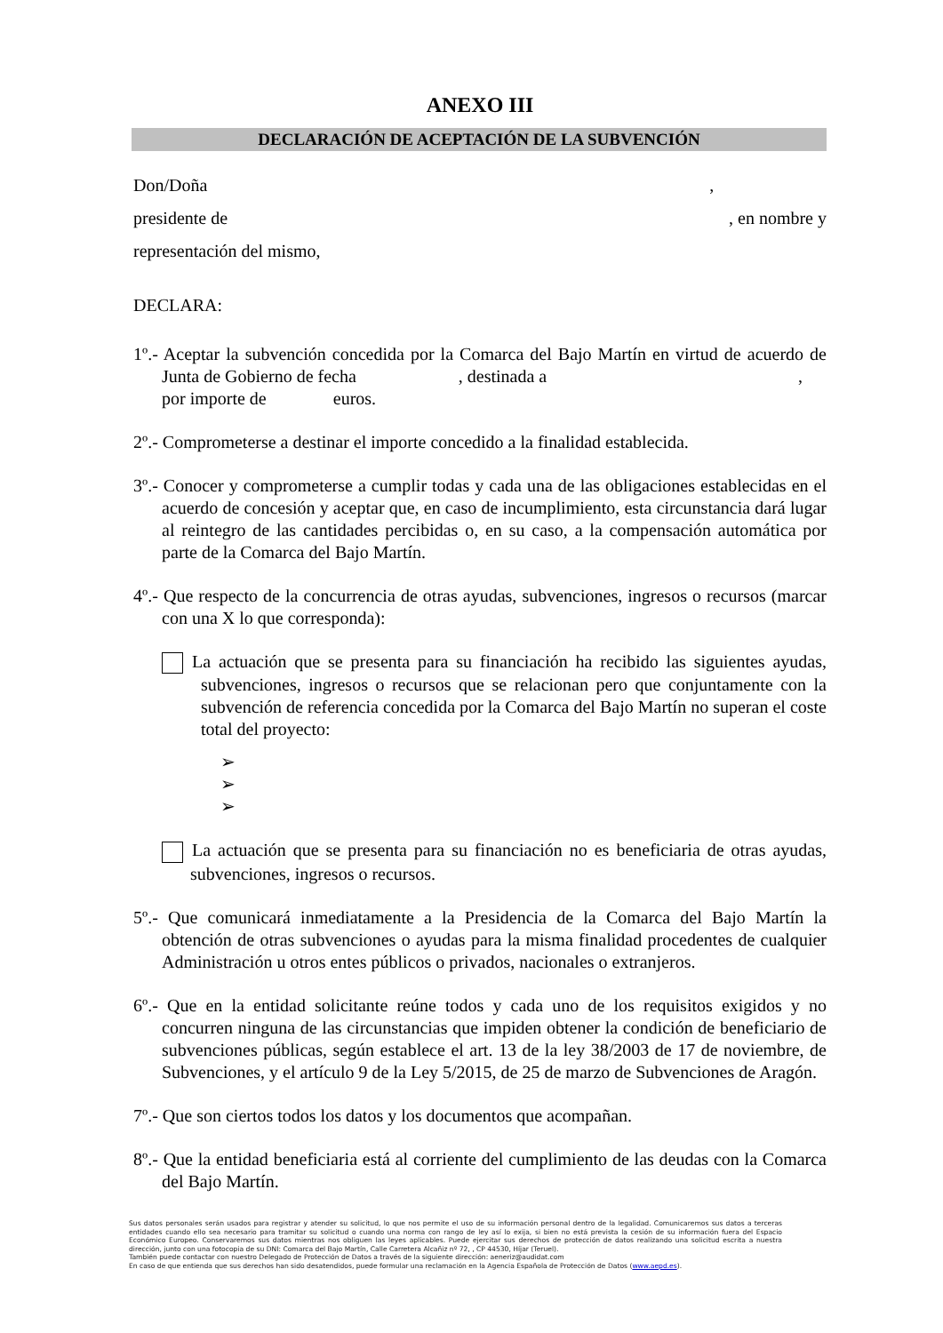ANEXO III
DECLARACIÓN DE ACEPTACIÓN DE LA SUBVENCIÓN
Don/Doña ,
presidente de , en nombre y
representación del mismo,
DECLARA:
1º.- Aceptar la subvención concedida por la Comarca del Bajo Martín en virtud de acuerdo de Junta de Gobierno de fecha , destinada a ,
por importe de euros.
2º.- Comprometerse a destinar el importe concedido a la finalidad establecida.
3º.- Conocer y comprometerse a cumplir todas y cada una de las obligaciones establecidas en el acuerdo de concesión y aceptar que, en caso de incumplimiento, esta circunstancia dará lugar al reintegro de las cantidades percibidas o, en su caso, a la compensación automática por parte de la Comarca del Bajo Martín.
4º.- Que respecto de la concurrencia de otras ayudas, subvenciones, ingresos o recursos (marcar con una X lo que corresponda):
La actuación que se presenta para su financiación ha recibido las siguientes ayudas, subvenciones, ingresos o recursos que se relacionan pero que conjuntamente con la subvención de referencia concedida por la Comarca del Bajo Martín no superan el coste total del proyecto:
➢
➢
➢
La actuación que se presenta para su financiación no es beneficiaria de otras ayudas, subvenciones, ingresos o recursos.
5º.- Que comunicará inmediatamente a la Presidencia de la Comarca del Bajo Martín la obtención de otras subvenciones o ayudas para la misma finalidad procedentes de cualquier Administración u otros entes públicos o privados, nacionales o extranjeros.
6º.- Que en la entidad solicitante reúne todos y cada uno de los requisitos exigidos y no concurren ninguna de las circunstancias que impiden obtener la condición de beneficiario de subvenciones públicas, según establece el art. 13 de la ley 38/2003 de 17 de noviembre, de Subvenciones, y el artículo 9 de la Ley 5/2015, de 25 de marzo de Subvenciones de Aragón.
7º.- Que son ciertos todos los datos y los documentos que acompañan.
8º.- Que la entidad beneficiaria está al corriente del cumplimiento de las deudas con la Comarca del Bajo Martín.
Sus datos personales serán usados para registrar y atender su solicitud, lo que nos permite el uso de su información personal dentro de la legalidad. Comunicaremos sus datos a terceras entidades cuando ello sea necesario para tramitar su solicitud o cuando una norma con rango de ley así lo exija, si bien no está prevista la cesión de su información fuera del Espacio Económico Europeo. Conservaremos sus datos mientras nos obliguen las leyes aplicables. Puede ejercitar sus derechos de protección de datos realizando una solicitud escrita a nuestra dirección, junto con una fotocopia de su DNI: Comarca del Bajo Martín, Calle Carretera Alcañiz nº 72, , CP 44530, Híjar (Teruel).
También puede contactar con nuestro Delegado de Protección de Datos a través de la siguiente dirección: aeneriz@audidat.com
En caso de que entienda que sus derechos han sido desatendidos, puede formular una reclamación en la Agencia Española de Protección de Datos (www.aepd.es).